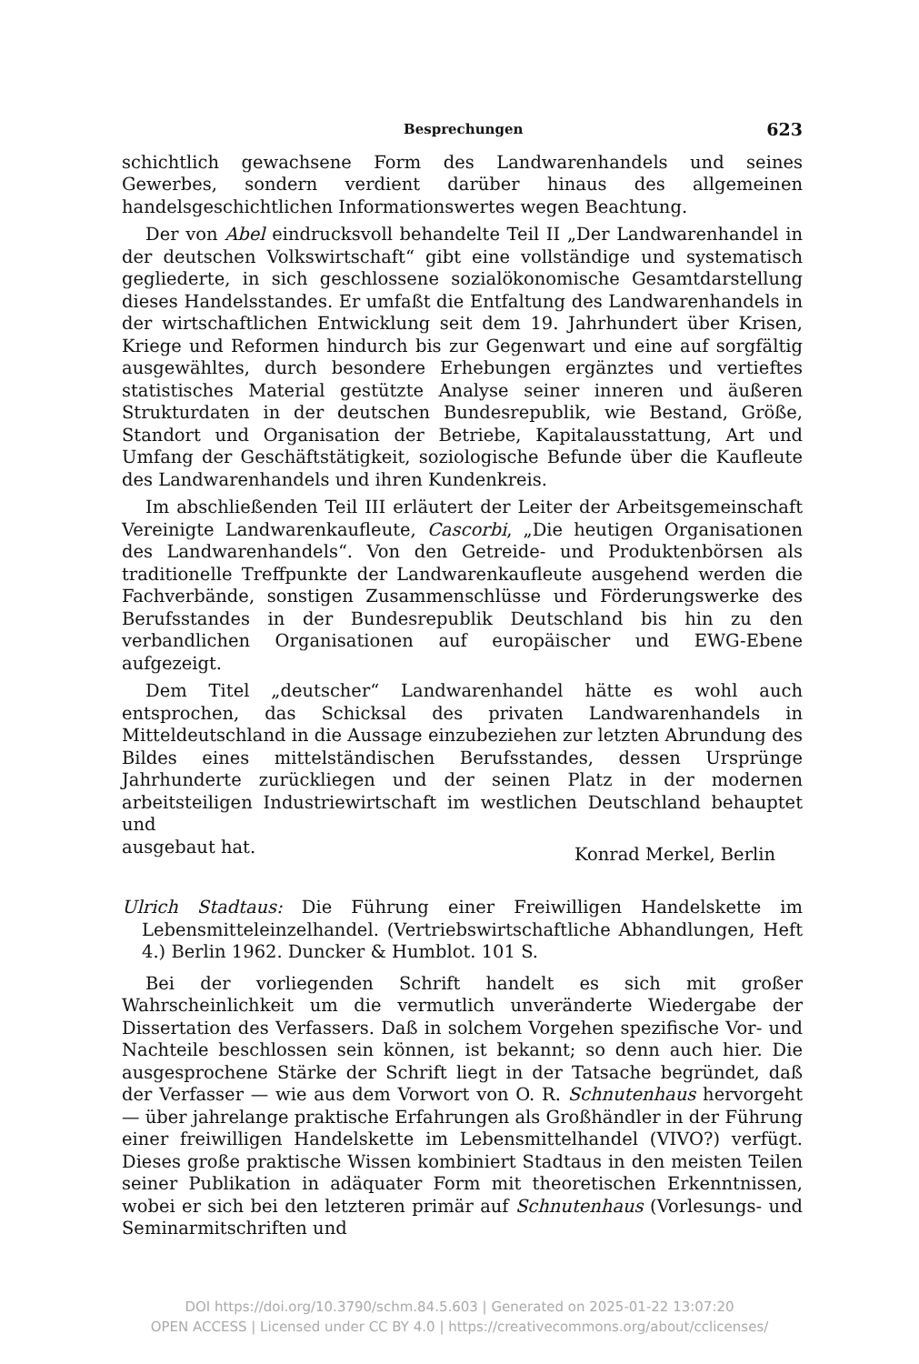Besprechungen 623
schichtlich gewachsene Form des Landwarenhandels und seines Gewerbes, sondern verdient darüber hinaus des allgemeinen handelsgeschichtlichen Informationswertes wegen Beachtung.
Der von Abel eindrucksvoll behandelte Teil II „Der Landwarenhandel in der deutschen Volkswirtschaft“ gibt eine vollständige und systematisch gegliederte, in sich geschlossene sozialökonomische Gesamtdarstellung dieses Handelsstandes. Er umfaßt die Entfaltung des Landwarenhandels in der wirtschaftlichen Entwicklung seit dem 19. Jahrhundert über Krisen, Kriege und Reformen hindurch bis zur Gegenwart und eine auf sorgfältig ausgewähltes, durch besondere Erhebungen ergänztes und vertieftes statistisches Material gestützte Analyse seiner inneren und äußeren Strukturdaten in der deutschen Bundesrepublik, wie Bestand, Größe, Standort und Organisation der Betriebe, Kapitalausstattung, Art und Umfang der Geschäftstätigkeit, soziologische Befunde über die Kaufleute des Landwarenhandels und ihren Kundenkreis.
Im abschließenden Teil III erläutert der Leiter der Arbeitsgemeinschaft Vereinigte Landwarenkaufleute, Cascorbi, „Die heutigen Organisationen des Landwarenhandels“. Von den Getreide- und Produktenbörsen als traditionelle Treffpunkte der Landwarenkaufleute ausgehend werden die Fachverbände, sonstigen Zusammenschlüsse und Förderungswerke des Berufsstandes in der Bundesrepublik Deutschland bis hin zu den verbandlichen Organisationen auf europäischer und EWG-Ebene aufgezeigt.
Dem Titel „deutscher“ Landwarenhandel hätte es wohl auch entsprochen, das Schicksal des privaten Landwarenhandels in Mitteldeutschland in die Aussage einzubeziehen zur letzten Abrundung des Bildes eines mittelständischen Berufsstandes, dessen Ursprünge Jahrhunderte zurückliegen und der seinen Platz in der modernen arbeitsteiligen Industriewirtschaft im westlichen Deutschland behauptet und
ausgebaut hat. Konrad Merkel, Berlin
Ulrich Stadtaus: Die Führung einer Freiwilligen Handelskette im Lebensmitteleinzelhandel. (Vertriebswirtschaftliche Abhandlungen, Heft 4.) Berlin 1962. Duncker & Humblot. 101 S.
Bei der vorliegenden Schrift handelt es sich mit großer Wahrscheinlichkeit um die vermutlich unveränderte Wiedergabe der Dissertation des Verfassers. Daß in solchem Vorgehen spezifische Vor- und Nachteile beschlossen sein können, ist bekannt; so denn auch hier. Die ausgesprochene Stärke der Schrift liegt in der Tatsache begründet, daß der Verfasser — wie aus dem Vorwort von O. R. Schnutenhaus hervorgeht — über jahrelange praktische Erfahrungen als Großhändler in der Führung einer freiwilligen Handelskette im Lebensmittelhandel (VIVO?) verfügt. Dieses große praktische Wissen kombiniert Stadtaus in den meisten Teilen seiner Publikation in adäquater Form mit theoretischen Erkenntnissen, wobei er sich bei den letzteren primär auf Schnutenhaus (Vorlesungs- und Seminarmitschriften und
DOI https://doi.org/10.3790/schm.84.5.603 | Generated on 2025-01-22 13:07:20
OPEN ACCESS | Licensed under CC BY 4.0 | https://creativecommons.org/about/cclicenses/